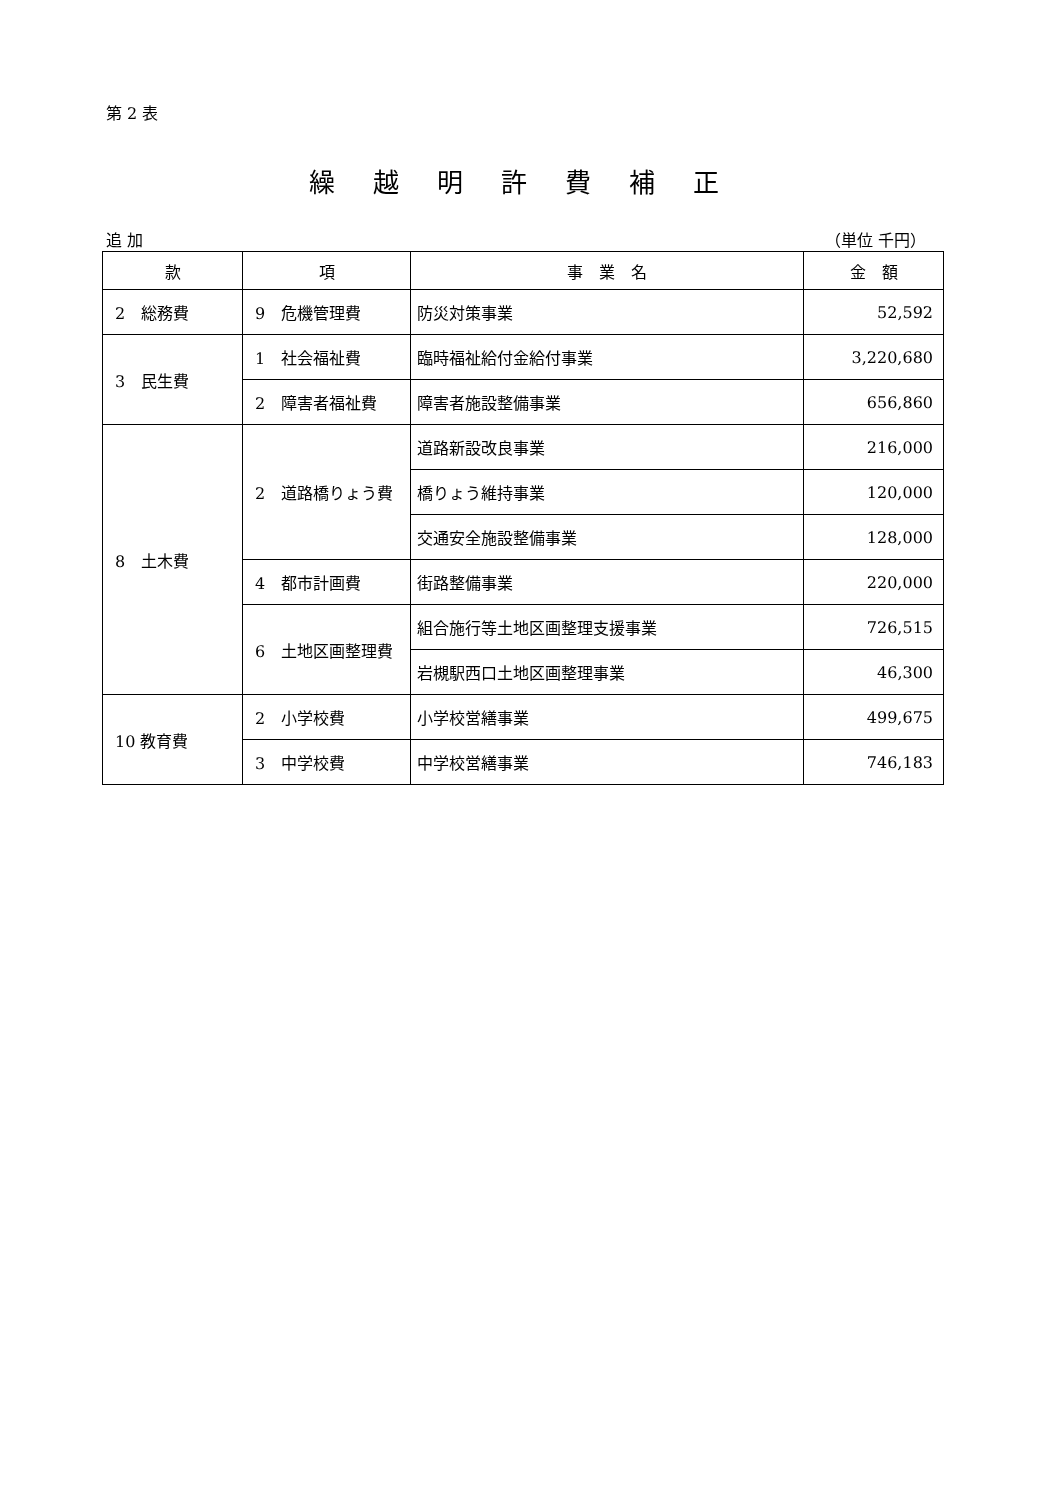第 2 表
繰越明許費補正
追 加 （単位 千円）
| 款 | 項 | 事 業 名 | 金 額 |
| --- | --- | --- | --- |
| 2 総務費 | 9 危機管理費 | 防災対策事業 | 52,592 |
| 3 民生費 | 1 社会福祉費 | 臨時福祉給付金給付事業 | 3,220,680 |
| | 2 障害者福祉費 | 障害者施設整備事業 | 656,860 |
| 8 土木費 | 2 道路橋りょう費 | 道路新設改良事業 | 216,000 |
| | | 橋りょう維持事業 | 120,000 |
| | | 交通安全施設整備事業 | 128,000 |
| | 4 都市計画費 | 街路整備事業 | 220,000 |
| | 6 土地区画整理費 | 組合施行等土地区画整理支援事業 | 726,515 |
| | | 岩槻駅西口土地区画整理事業 | 46,300 |
| 10 教育費 | 2 小学校費 | 小学校営繕事業 | 499,675 |
| | 3 中学校費 | 中学校営繕事業 | 746,183 |